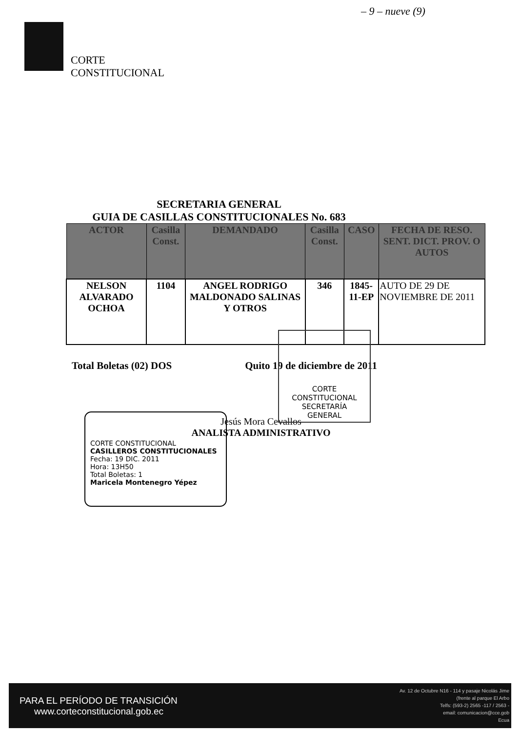– 9 – nueve (9)
CORTE
CONSTITUCIONAL
SECRETARIA GENERAL
GUIA DE CASILLAS CONSTITUCIONALES No. 683
| ACTOR | Casilla Const. | DEMANDADO | Casilla Const. | CASO | FECHA DE RESO. SENT. DICT. PROV. O AUTOS |
| --- | --- | --- | --- | --- | --- |
| NELSON ALVARADO OCHOA | 1104 | ANGEL RODRIGO MALDONADO SALINAS Y OTROS | 346 | 1845-11-EP | AUTO DE 29 DE NOVIEMBRE DE 2011 |
Total Boletas (02) DOS Quito 19 de diciembre de 2011
Jesús Mora Cevallos
ANALISTA ADMINISTRATIVO
CORTE CONSTITUCIONAL
SECRETARÍA
GENERAL
CORTE CONSTITUCIONAL
CASILLEROS CONSTITUCIONALES
Fecha: 19 DIC. 2011
Hora: 13H50
Total Boletas: 1
Maricela Montenegro Yépez
PARA EL PERÍODO DE TRANSICIÓN
www.corteconstitucional.gob.ec
Av. 12 de Octubre N16 - 114 y pasaje Nicolás Jime
(frente al parque El Arbo
Telfs: (593-2) 2565 -117 / 2563 -
email: comunicacion@cce.gob
Ecua